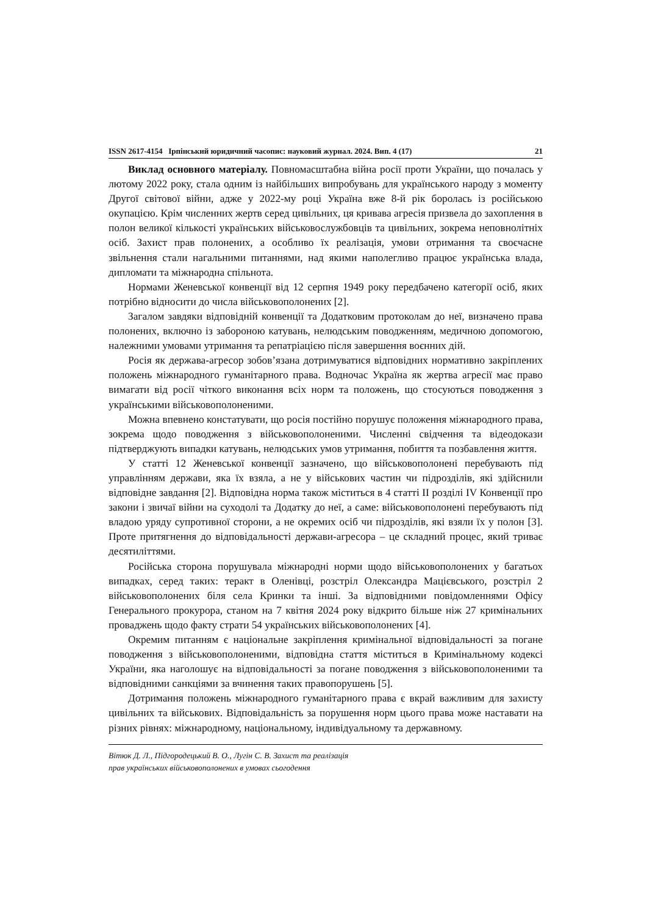ISSN 2617-4154 Ірпінський юридичний часопис: науковий журнал. 2024. Вип. 4 (17) 21
Виклад основного матеріалу. Повномасштабна війна росії проти України, що почалась у лютому 2022 року, стала одним із найбільших випробувань для українського народу з моменту Другої світової війни, адже у 2022-му році Україна вже 8-й рік боролась із російською окупацією. Крім численних жертв серед цивільних, ця кривава агресія призвела до захоплення в полон великої кількості українських військовослужбовців та цивільних, зокрема неповнолітніх осіб. Захист прав полонених, а особливо їх реалізація, умови отримання та своєчасне звільнення стали нагальними питаннями, над якими наполегливо працює українська влада, дипломати та міжнародна спільнота.
Нормами Женевської конвенції від 12 серпня 1949 року передбачено категорії осіб, яких потрібно відносити до числа військовополонених [2].
Загалом завдяки відповідній конвенції та Додатковим протоколам до неї, визначено права полонених, включно із забороною катувань, нелюдським поводженням, медичною допомогою, належними умовами утримання та репатріацією після завершення воєнних дій.
Росія як держава-агресор зобов’язана дотримуватися відповідних нормативно закріплених положень міжнародного гуманітарного права. Водночас Україна як жертва агресії має право вимагати від росії чіткого виконання всіх норм та положень, що стосуються поводження з українськими військовополоненими.
Можна впевнено констатувати, що росія постійно порушує положення міжнародного права, зокрема щодо поводження з військовополоненими. Численні свідчення та відеодокази підтверджують випадки катувань, нелюдських умов утримання, побиття та позбавлення життя.
У статті 12 Женевської конвенції зазначено, що військовополонені перебувають під управлінням держави, яка їх взяла, а не у військових частин чи підрозділів, які здійснили відповідне завдання [2]. Відповідна норма також міститься в 4 статті II розділі IV Конвенції про закони і звичаї війни на суходолі та Додатку до неї, а саме: військовополонені перебувають під владою уряду супротивної сторони, а не окремих осіб чи підрозділів, які взяли їх у полон [3]. Проте притягнення до відповідальності держави-агресора – це складний процес, який триває десятиліттями.
Російська сторона порушувала міжнародні норми щодо військовополонених у багатьох випадках, серед таких: теракт в Оленівці, розстріл Олександра Мацієвського, розстріл 2 військовополонених біля села Кринки та інші. За відповідними повідомленнями Офісу Генерального прокурора, станом на 7 квітня 2024 року відкрито більше ніж 27 кримінальних проваджень щодо факту страти 54 українських військовополонених [4].
Окремим питанням є національне закріплення кримінальної відповідальності за погане поводження з військовополоненими, відповідна стаття міститься в Кримінальному кодексі України, яка наголошує на відповідальності за погане поводження з військовополоненими та відповідними санкціями за вчинення таких правопорушень [5].
Дотримання положень міжнародного гуманітарного права є вкрай важливим для захисту цивільних та військових. Відповідальність за порушення норм цього права може наставати на різних рівнях: міжнародному, національному, індивідуальному та державному.
Вітюк Д. Л., Підгородецький В. О., Лугін С. В. Захист та реалізація
прав українських військовополонених в умовах сьогодення